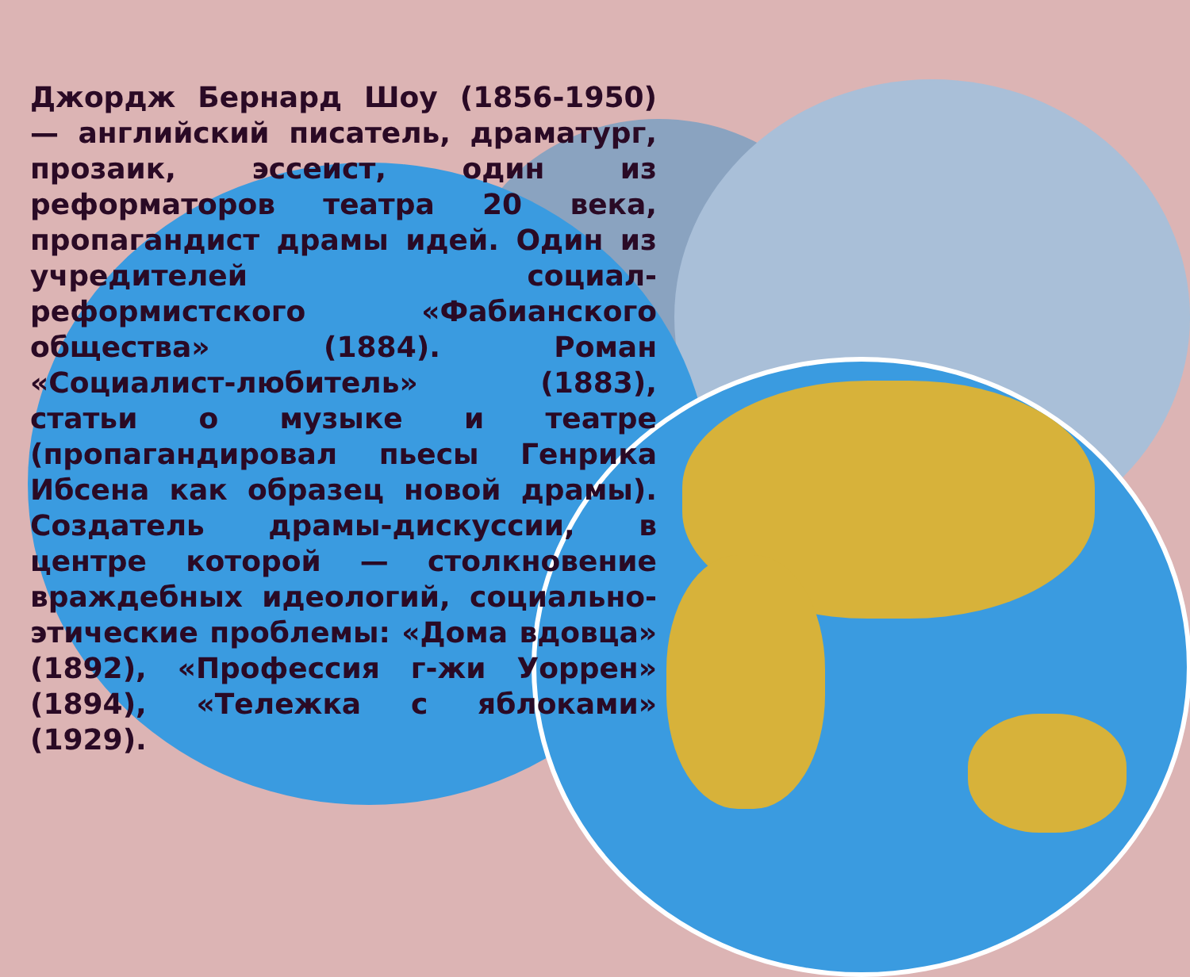Джордж Бернард Шоу (1856-1950) — английский писатель, драматург, прозаик, эссеист, один из реформаторов театра 20 века, пропагандист драмы идей. Один из учредителей социал-реформистского «Фабианского общества» (1884). Роман «Социалист-любитель» (1883), статьи о музыке и театре (пропагандировал пьесы Генрика Ибсена как образец новой драмы). Создатель драмы-дискуссии, в центре которой — столкновение враждебных идеологий, социально-этические проблемы: «Дома вдовца» (1892), «Профессия г-жи Уоррен» (1894), «Тележка с яблоками» (1929).